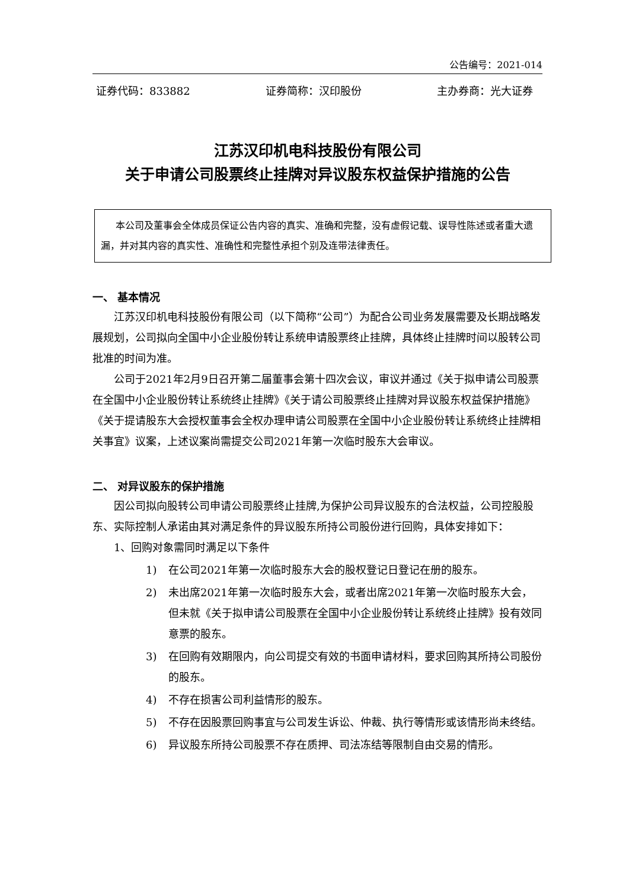公告编号：2021-014
证券代码：833882 证券简称：汉印股份 主办券商：光大证券
江苏汉印机电科技股份有限公司
关于申请公司股票终止挂牌对异议股东权益保护措施的公告
本公司及董事会全体成员保证公告内容的真实、准确和完整，没有虚假记载、误导性陈述或者重大遗漏，并对其内容的真实性、准确性和完整性承担个别及连带法律责任。
一、 基本情况
江苏汉印机电科技股份有限公司（以下简称“公司”）为配合公司业务发展需要及长期战略发展规划，公司拟向全国中小企业股份转让系统申请股票终止挂牌，具体终止挂牌时间以股转公司批准的时间为准。
公司于2021年2月9日召开第二届董事会第十四次会议，审议并通过《关于拟申请公司股票在全国中小企业股份转让系统终止挂牌》《关于请公司股票终止挂牌对异议股东权益保护措施》《关于提请股东大会授权董事会全权办理申请公司股票在全国中小企业股份转让系统终止挂牌相关事宜》议案，上述议案尚需提交公司2021年第一次临时股东大会审议。
二、 对异议股东的保护措施
因公司拟向股转公司申请公司股票终止挂牌,为保护公司异议股东的合法权益，公司控股股东、实际控制人承诺由其对满足条件的异议股东所持公司股份进行回购，具体安排如下：
1、回购对象需同时满足以下条件
1) 在公司2021年第一次临时股东大会的股权登记日登记在册的股东。
2) 未出席2021年第一次临时股东大会，或者出席2021年第一次临时股东大会，但未就《关于拟申请公司股票在全国中小企业股份转让系统终止挂牌》投有效同意票的股东。
3) 在回购有效期限内，向公司提交有效的书面申请材料，要求回购其所持公司股份的股东。
4) 不存在损害公司利益情形的股东。
5) 不存在因股票回购事宜与公司发生诉讼、仲裁、执行等情形或该情形尚未终结。
6) 异议股东所持公司股票不存在质押、司法冻结等限制自由交易的情形。